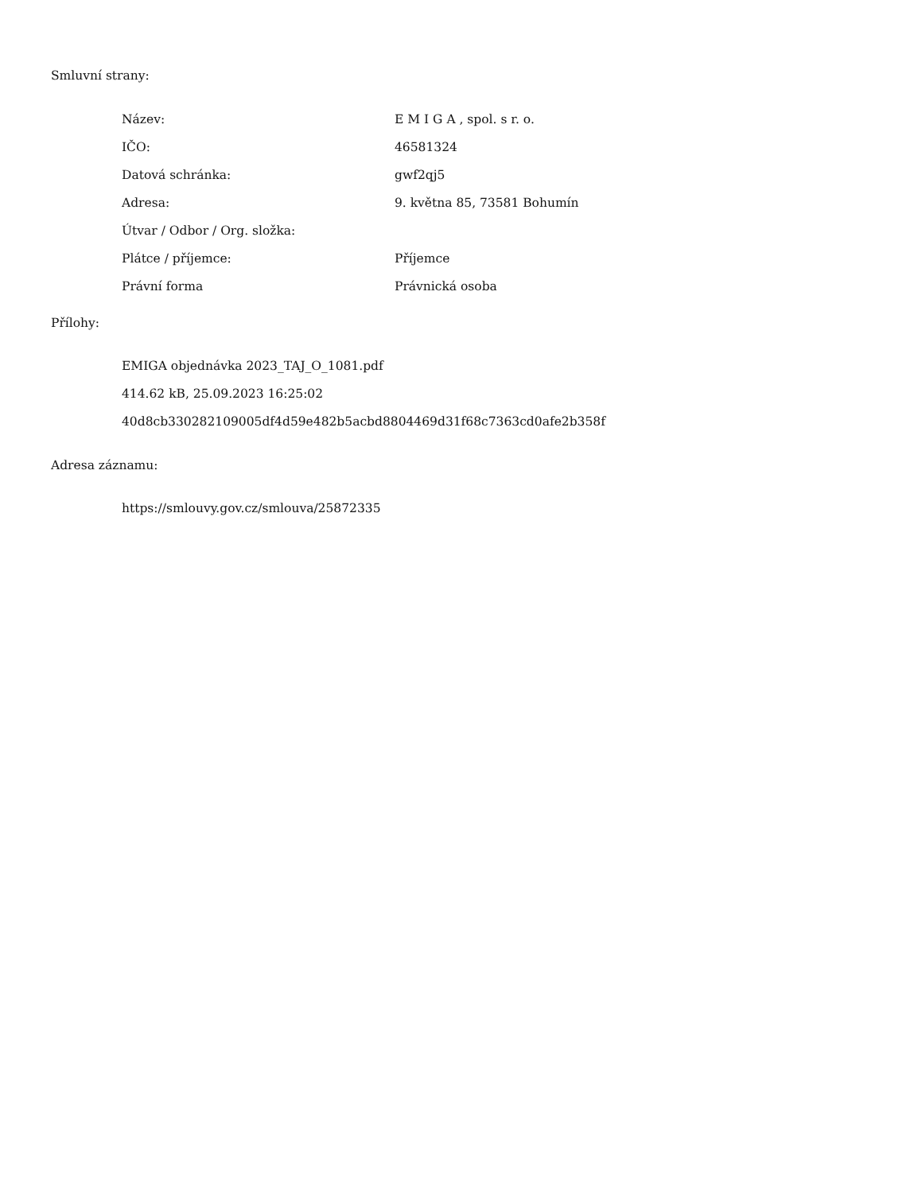Smluvní strany:
| Název: | E M I G A , spol. s r. o. |
| IČO: | 46581324 |
| Datová schránka: | gwf2qj5 |
| Adresa: | 9. května 85, 73581 Bohumín |
| Útvar / Odbor / Org. složka: | |
| Plátce / příjemce: | Příjemce |
| Právní forma | Právnická osoba |
Přílohy:
EMIGA objednávka 2023_TAJ_O_1081.pdf
414.62 kB, 25.09.2023 16:25:02
40d8cb330282109005df4d59e482b5acbd8804469d31f68c7363cd0afe2b358f
Adresa záznamu:
https://smlouvy.gov.cz/smlouva/25872335